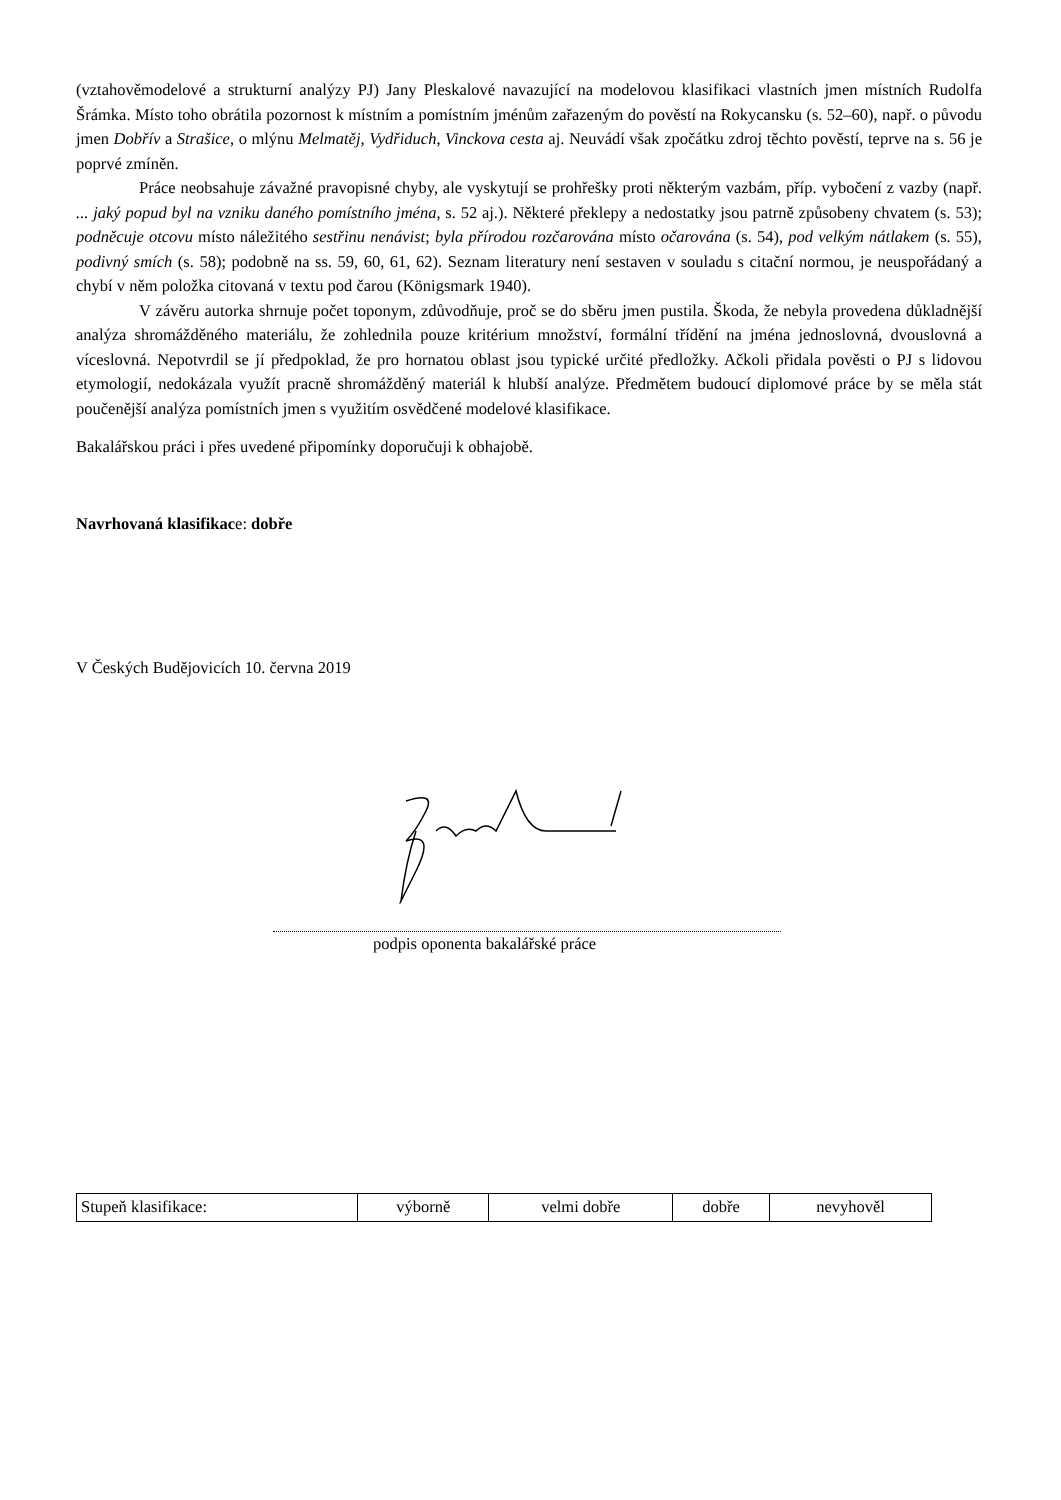(vztahověmodelové a strukturní analýzy PJ) Jany Pleskalové navazující na modelovou klasifikaci vlastních jmen místních Rudolfa Šrámka. Místo toho obrátila pozornost k místním a pomístním jménům zařazeným do pověstí na Rokycansku (s. 52–60), např. o původu jmen Dobřív a Strašice, o mlýnu Melmatěj, Vydřiduch, Vinckova cesta aj. Neuvádí však zpočátku zdroj těchto pověstí, teprve na s. 56 je poprvé zmíněn.
Práce neobsahuje závažné pravopisné chyby, ale vyskytují se prohřešky proti některým vazbám, příp. vybočení z vazby (např. ... jaký popud byl na vzniku daného pomístního jména, s. 52 aj.). Některé překlepy a nedostatky jsou patrně způsobeny chvatem (s. 53); podněcuje otcovu místo náležitého sestřinu nenávist; byla přírodou rozčarována místo očarována (s. 54), pod velkým nátlakem (s. 55), podivný smích (s. 58); podobně na ss. 59, 60, 61, 62). Seznam literatury není sestaven v souladu s citační normou, je neuspořádaný a chybí v něm položka citovaná v textu pod čarou (Königsmark 1940).
V závěru autorka shrnuje počet toponym, zdůvodňuje, proč se do sběru jmen pustila. Škoda, že nebyla provedena důkladnější analýza shromážděného materiálu, že zohlednila pouze kritérium množství, formální třídění na jména jednoslovná, dvouslovná a víceslovná. Nepotvrdil se jí předpoklad, že pro hornatou oblast jsou typické určité předložky. Ačkoli přidala pověsti o PJ s lidovou etymologií, nedokázala využít pracně shromážděný materiál k hlubší analýze. Předmětem budoucí diplomové práce by se měla stát poučenější analýza pomístních jmen s využitím osvědčené modelové klasifikace.
Bakalářskou práci i přes uvedené připomínky doporučuji k obhajobě.
Navrhovaná klasifikace: dobře
V Českých Budějovicích 10. června 2019
podpis oponenta bakalářské práce
| Stupeň klasifikace: | výborně | velmi dobře | dobře | nevyhověl |